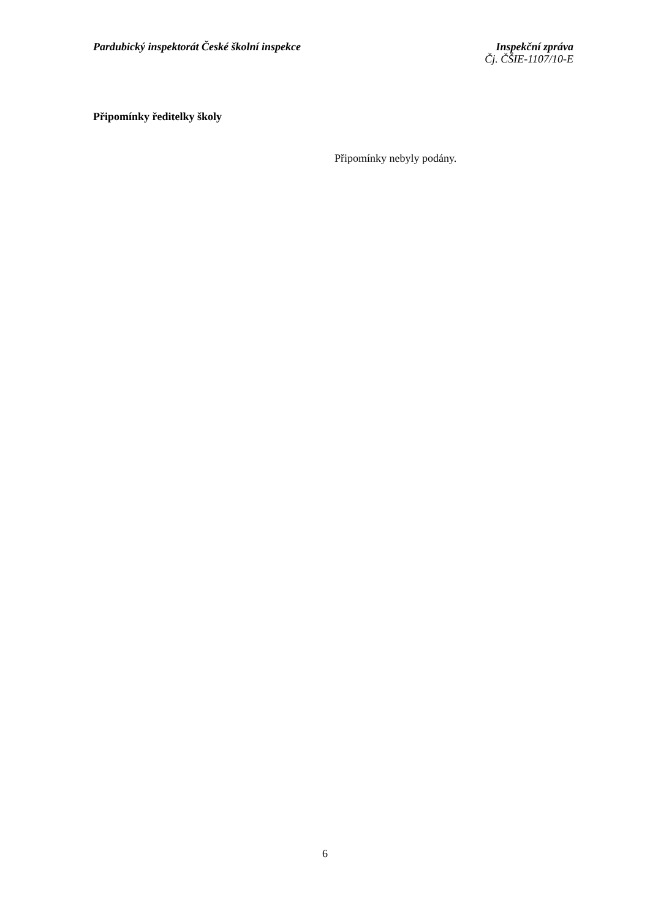Pardubický inspektorát České školní inspekce
Inspekční zpráva
Čj. ČŠIE-1107/10-E
Připomínky ředitelky školy
Připomínky nebyly podány.
6